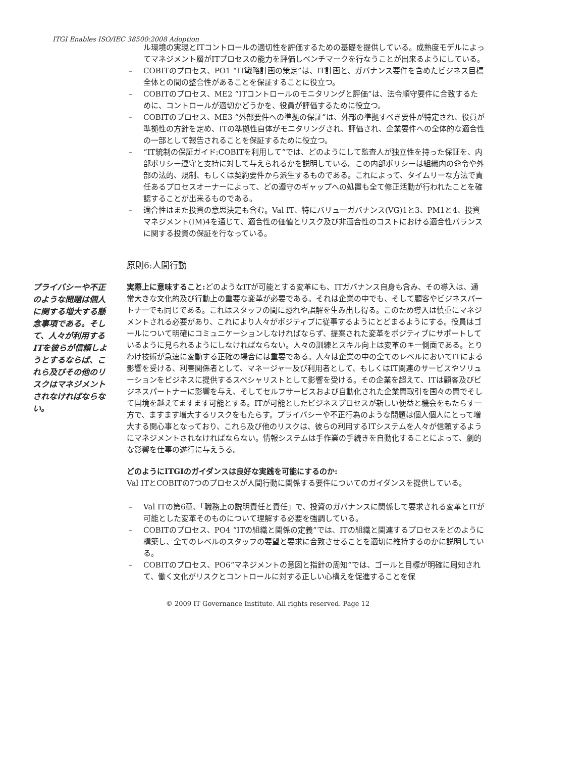ITGI Enables ISO/IEC 38500:2008 Adoption
ル環境の実現とITコントロールの適切性を評価するための基礎を提供している。成熟度モデルによってマネジメント層がITプロセスの能力を評価しベンチマークを行なうことが出来るようにしている。
– COBITのプロセス、PO1 “IT戦略計画の策定”は、IT計画と、ガバナンス要件を含めたビジネス目標全体との間の整合性があることを保証することに役立つ。
– COBITのプロセス、ME2 “ITコントロールのモニタリングと評価”は、法令順守要件に合致するために、コントロールが適切かどうかを、役員が評価するために役立つ。
– COBITのプロセス、ME3 “外部要件への準拠の保証”は、外部の準拠すべき要件が特定され、役員が準拠性の方針を定め、ITの準拠性自体がモニタリングされ、評価され、企業要件への全体的な適合性の一部として報告されることを保証するために役立つ。
– “IT統制の保証ガイド:COBITを利用して”では、どのようにして監査人が独立性を持った保証を、内部ポリシー遵守と支持に対して与えられるかを説明している。この内部ポリシーは組織内の命令や外部の法的、規制、もしくは契約要件から派生するものである。これによって、タイムリーな方法で責任あるプロセスオーナーによって、どの遵守のギャップへの処置も全て修正活動が行われたことを確認することが出来るものである。
– 適合性はまた投資の意思決定も含む。Val IT、特にバリューガバナンス(VG)1と3、PM1と4、投資マネジメント(IM)4を通じて、適合性の価値とリスク及び非適合性のコストにおける適合性バランスに関する投資の保証を行なっている。
原則6:人間行動
プライバシーや不正のような問題は個人に関する増大する懸念事項である。そして、人々が利用するITを彼らが信頼しようとするならば、これら及びその他のリスクはマネジメントされなければならない。
実際上に意味すること: どのようなITが可能とする変革にも、ITガバナンス自身も含み、その導入は、通常大きな文化的及び行動上の重要な変革が必要である。それは企業の中でも、そして顧客やビジネスパートナーでも同じである。これはスタッフの間に恐れや誤解を生み出し得る。このため導入は慎重にマネジメントされる必要があり、これにより人々がポジティブに従事するようにとどまるようにする。役員はゴールについて明確にコミュニケーションしなければならず、提案された変革をポジティブにサポートしているように見られるようにしなければならない。人々の訓練とスキル向上は変革のキー側面である。とりわけ技術が急速に変動する正確の場合には重要である。人々は企業の中の全てのレベルにおいてITによる影響を受ける、利害関係者として、マネージャー及び利用者として、もしくはIT関連のサービスやソリューションをビジネスに提供するスペシャリストとして影響を受ける。その企業を超えて、ITは顧客及びビジネスパートナーに影響を与え、そしてセルフサービスおよび自動化された企業間取引を国々の間でそして国境を越えてますます可能とする。ITが可能としたビジネスプロセスが新しい便益と機会をもたらす一方で、ますます増大するリスクをもたらす。プライバシーや不正行為のような問題は個人個人にとって増大する関心事となっており、これら及び他のリスクは、彼らの利用するITシステムを人々が信頼するようにマネジメントされなければならない。情報システムは手作業の手続きを自動化することによって、劇的な影響を仕事の遂行に与えうる。
どのようにITGIのガイダンスは良好な実践を可能にするのか:
Val ITとCOBITの7つのプロセスが人間行動に関係する要件についてのガイダンスを提供している。
– Val ITの第6章、「職務上の説明責任と責任」で、投資のガバナンスに関係して要求される変革とITが可能とした変革そのものについて理解する必要を強調している。
– COBITのプロセス、PO4 “ITの組織と関係の定義”では、ITの組織と関連するプロセスをどのように構築し、全てのレベルのスタッフの要望と要求に合致させることを適切に維持するのかに説明している。
– COBITのプロセス、PO6“マネジメントの意図と指針の周知”では、ゴールと目標が明確に周知されて、働く文化がリスクとコントロールに対する正しい心構えを促進することを保
© 2009 IT Governance Institute. All rights reserved. Page 12